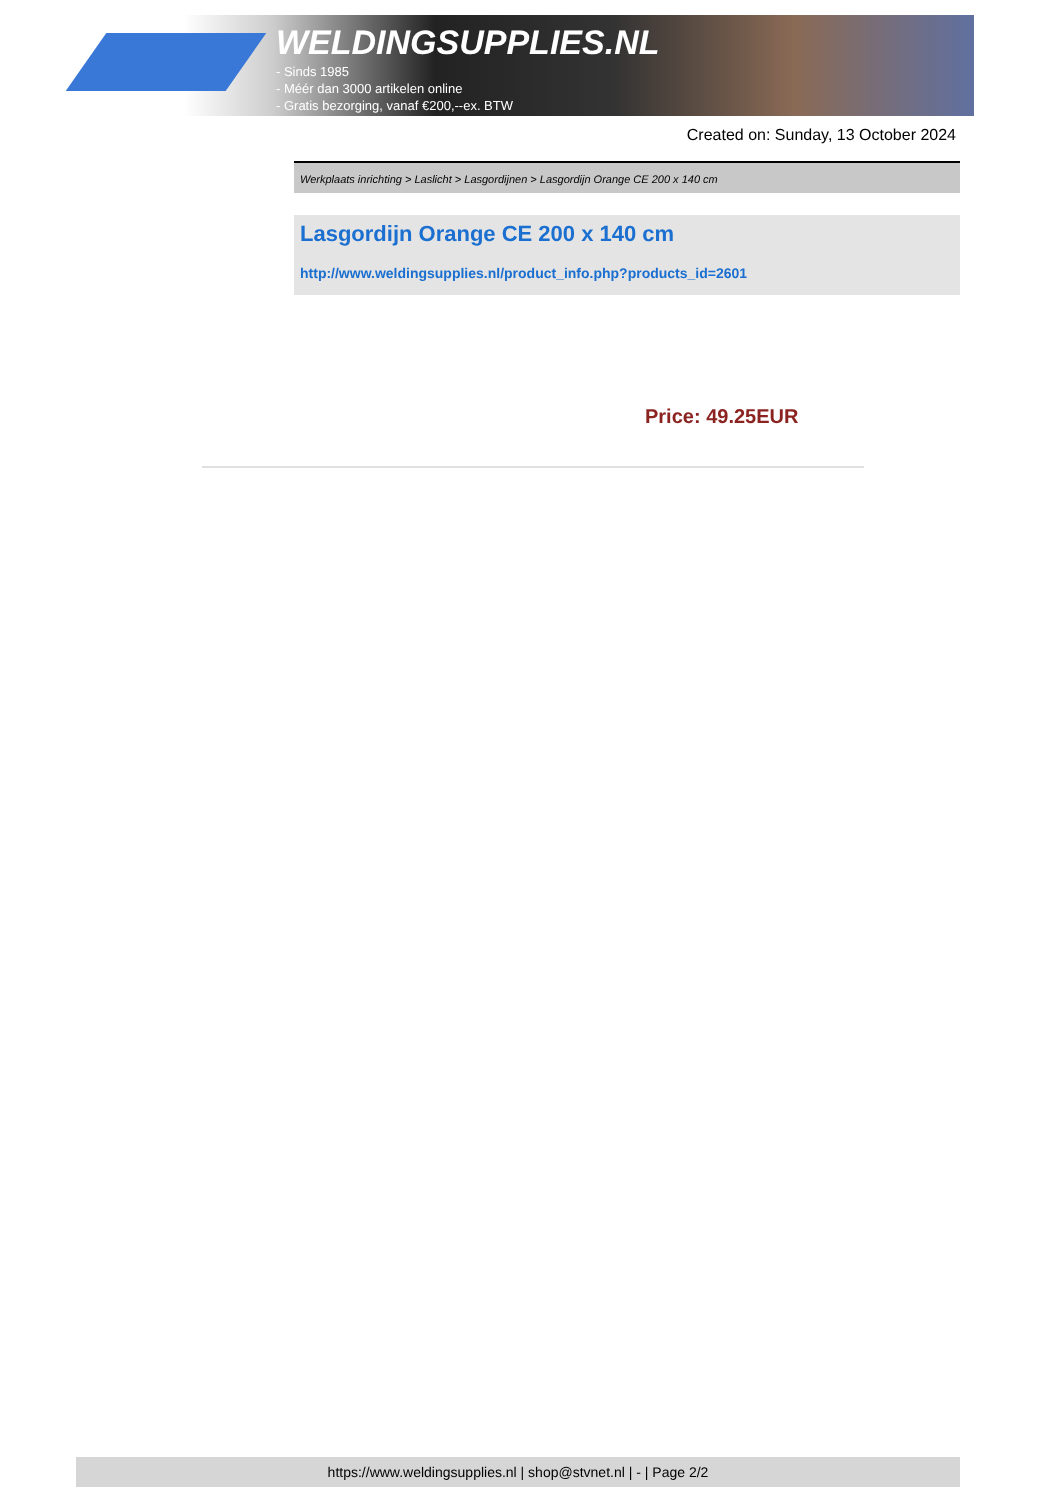WELDINGSUPPLIES.NL
- Sinds 1985
- Méér dan 3000 artikelen online
- Gratis bezorging, vanaf €200,--ex. BTW
Created on: Sunday, 13 October 2024
Werkplaats inrichting > Laslicht > Lasgordijnen > Lasgordijn Orange CE 200 x 140 cm
Lasgordijn Orange CE 200 x 140 cm
http://www.weldingsupplies.nl/product_info.php?products_id=2601
Price: 49.25EUR
https://www.weldingsupplies.nl | shop@stvnet.nl | - | Page 2/2